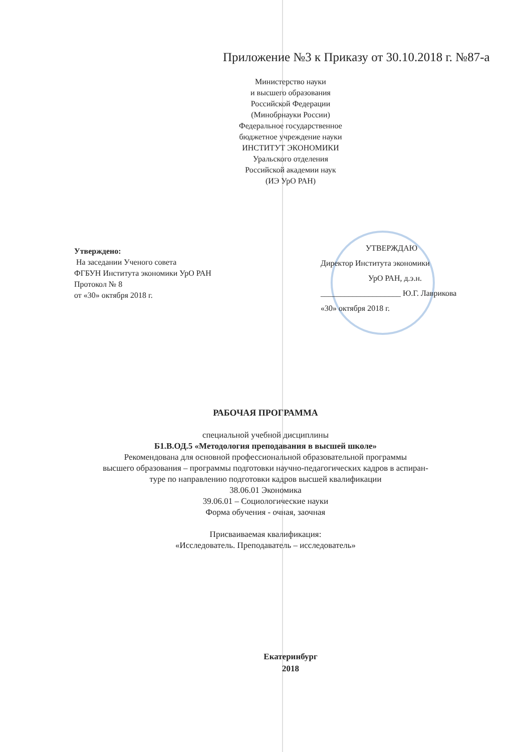Приложение №3 к Приказу от 30.10.2018 г. №87-а
Министерство науки
и высшего образования
Российской Федерации
(Минобрнауки России)
Федеральное государственное
бюджетное учреждение науки
ИНСТИТУТ ЭКОНОМИКИ
Уральского отделения
Российской академии наук
(ИЭ УрО РАН)
Утверждено:
На заседании Ученого совета
ФГБУН Института экономики УрО РАН
Протокол № 8
от «30» октября 2018 г.
УТВЕРЖДАЮ
Директор Института экономики
УрО РАН, д.э.н.
____________________ Ю.Г. Лаврикова
«30» октября 2018 г.
РАБОЧАЯ ПРОГРАММА
специальной учебной дисциплины
Б1.В.ОД.5 «Методология преподавания в высшей школе»
Рекомендована для основной профессиональной образовательной программы
высшего образования – программы подготовки научно-педагогических кадров в аспиран-
туре по направлению подготовки кадров высшей квалификации
38.06.01 Экономика
39.06.01 – Социологические науки
Форма обучения - очная, заочная
Присваиваемая квалификация:
«Исследователь. Преподаватель – исследователь»
Екатеринбург
2018